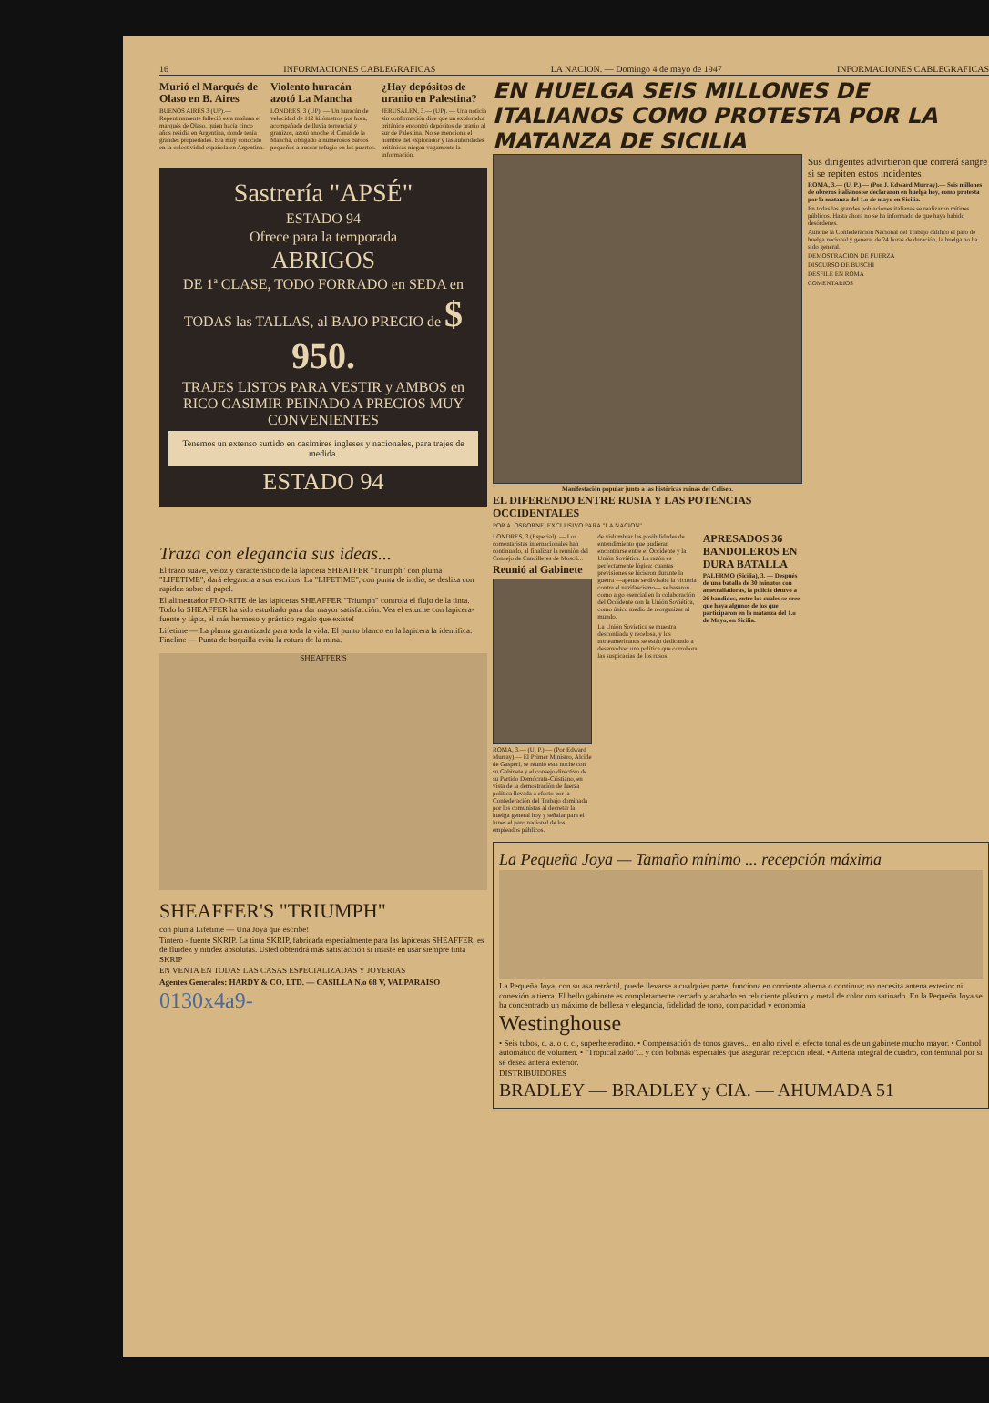16 INFORMACIONES CABLEGRAFICAS LA NACION. — Domingo 4 de mayo de 1947 INFORMACIONES CABLEGRAFICAS
Murió el Marqués de Olaso en B. Aires
BUENOS AIRES 3 (UP).— Repentinamente falleció esta mañana el marqués de Olaso, quien hacía cinco años residía en Argentina, donde tenía grandes propiedades. Era muy conocido en la colectividad española en Argentina.
Violento huracán azotó La Mancha
LONDRES, 3 (UP). — Un huracán de velocidad de 112 kilómetros por hora, acompañado de lluvia torrencial y granizos, azotó anoche el Canal de la Mancha, obligado a numerosos barcos pequeños a buscar refugio en los puertos.
¿Hay depósitos de uranio en Palestina?
JERUSALEN, 3.— (UP). — Una noticia sin confirmación dice que un explorador británico encontró depósitos de uranio al sur de Palestina. No se menciona el nombre del explorador y las autoridades británicas niegan vagamente la información.
Sastrería "APSÉ"
ESTADO 94
Ofrece para la temporada
ABRIGOS
DE 1ª CLASE, TODO FORRADO en SEDA en TODAS las TALLAS, al BAJO PRECIO de $ 950.
TRAJES LISTOS PARA VESTIR y AMBOS en RICO CASIMIR PEINADO A PRECIOS MUY CONVENIENTES
Tenemos un extenso surtido en casimires ingleses y nacionales, para trajes de medida.
ESTADO 94
Traza con elegancia sus ideas...
El trazo suave, veloz y característico de la lapicera SHEAFFER "Triumph" con pluma "LIFETIME", dará elegancia a sus escritos. La "LIFETIME", con punta de iridio, se desliza con rapidez sobre el papel.
El alimentador FLO-RITE de las lapiceras SHEAFFER "Triumph" controla el flujo de la tinta. Todo lo SHEAFFER ha sido estudiado para dar mayor satisfacción. Vea el estuche con lapicera-fuente y lápiz, el más hermoso y práctico regalo que existe!
Lifetime — La pluma garantizada para toda la vida. El punto blanco en la lapicera la identifica. Fineline — Punta de boquilla evita la rotura de la mina.
SHEAFFER'S
SHEAFFER'S "TRIUMPH"
con pluma Lifetime — Una Joya que escribe!
Tintero - fuente SKRIP. La tinta SKRIP, fabricada especialmente para las lapiceras SHEAFFER, es de fluidez y nitidez absolutas. Usted obtendrá más satisfacción si insiste en usar siempre tinta SKRIP
EN VENTA EN TODAS LAS CASAS ESPECIALIZADAS Y JOYERIAS
Agentes Generales: HARDY & CO. LTD. — CASILLA N.o 68 V, VALPARAISO
0130x4a9-
EN HUELGA SEIS MILLONES DE ITALIANOS COMO PROTESTA POR LA MATANZA DE SICILIA
Manifestación popular junto a las históricas ruinas del Coliseo.
EL DIFERENDO ENTRE RUSIA Y LAS POTENCIAS OCCIDENTALES
POR A. OSBORNE, EXCLUSIVO PARA "LA NACION"
LONDRES, 3 (Especial). — Los comentaristas internacionales han continuado, al finalizar la reunión del Consejo de Cancilleres de Moscú...
Reunió al Gabinete
ROMA, 3.— (U. P.).— (Por Edward Murray).— El Primer Ministro, Alcide de Gasperi, se reunió esta noche con su Gabinete y el consejo directivo de su Partido Demócrata-Cristiano, en vista de la demostración de fuerza política llevada a efecto por la Confederación del Trabajo dominada por los comunistas al decretar la huelga general hoy y señalar para el lunes el paro nacional de los empleados públicos.
de vislumbrar las posibilidades de entendimiento que pudieran encontrarse entre el Occidente y la Unión Soviética. La razón es perfectamente lógica: cuantas previsiones se hicieron durante la guerra —apenas se divisaba la victoria contra el nazifascismo— se basaron como algo esencial en la colaboración del Occidente con la Unión Soviética, como único medio de reorganizar al mundo.
La Unión Soviética se muestra desconfiada y recelosa, y los norteamericanos se están dedicando a desenvolver una política que corrobora las suspicacias de los rusos.
APRESADOS 36 BANDOLEROS EN DURA BATALLA
PALERMO (Sicilia), 3. — Después de una batalla de 30 minutos con ametralladoras, la policía detuvo a 26 bandidos, entre los cuales se cree que haya algunos de los que participaron en la matanza del 1.o de Mayo, en Sicilia.
Sus dirigentes advirtieron que correrá sangre si se repiten estos incidentes
ROMA, 3.— (U. P.).— (Por J. Edward Murray).— Seis millones de obreros italianos se declararon en huelga hoy, como protesta por la matanza del 1.o de mayo en Sicilia.
En todas las grandes poblaciones italianas se realizaron mítines públicos. Hasta ahora no se ha informado de que haya habido desórdenes.
Aunque la Confederación Nacional del Trabajo calificó el paro de huelga nacional y general de 24 horas de duración, la huelga no ha sido general.
DEMOSTRACION DE FUERZA
DISCURSO DE BUSCHI
DESFILE EN ROMA
COMENTARIOS
La Pequeña Joya — Tamaño mínimo ... recepción máxima
La Pequeña Joya, con su asa retráctil, puede llevarse a cualquier parte; funciona en corriente alterna o continua; no necesita antena exterior ni conexión a tierra. El bello gabinete es completamente cerrado y acabado en reluciente plástico y metal de color oro satinado. En la Pequeña Joya se ha concentrado un máximo de belleza y elegancia, fidelidad de tono, compacidad y economía
Westinghouse
• Seis tubos, c. a. o c. c., superheterodino. • Compensación de tonos graves... en alto nivel el efecto tonal es de un gabinete mucho mayor. • Control automático de volumen. • "Tropicalizado"... y con bobinas especiales que aseguran recepción ideal. • Antena integral de cuadro, con terminal por si se desea antena exterior.
DISTRIBUIDORES
BRADLEY — BRADLEY y CIA. — AHUMADA 51